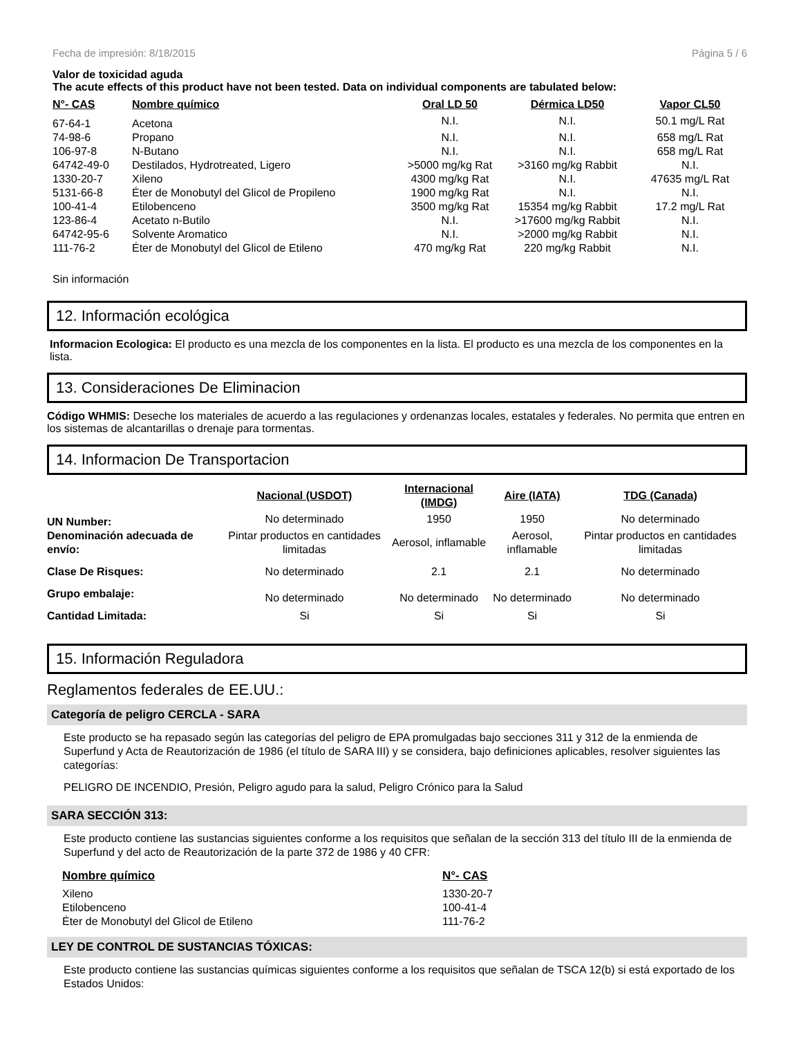Fecha de impresión: 8/18/2015 Página 5 / 6
Valor de toxicidad aguda
The acute effects of this product have not been tested. Data on individual components are tabulated below:
| N°- CAS | Nombre químico | Oral LD 50 | Dérmica LD50 | Vapor CL50 |
| --- | --- | --- | --- | --- |
| 67-64-1 | Acetona | N.I. | N.I. | 50.1 mg/L Rat |
| 74-98-6 | Propano | N.I. | N.I. | 658 mg/L Rat |
| 106-97-8 | N-Butano | N.I. | N.I. | 658 mg/L Rat |
| 64742-49-0 | Destilados, Hydrotreated, Ligero | >5000 mg/kg Rat | >3160 mg/kg Rabbit | N.I. |
| 1330-20-7 | Xileno | 4300 mg/kg Rat | N.I. | 47635 mg/L Rat |
| 5131-66-8 | Éter de Monobutyl del Glicol de Propileno | 1900 mg/kg Rat | N.I. | N.I. |
| 100-41-4 | Etilobenceno | 3500 mg/kg Rat | 15354 mg/kg Rabbit | 17.2 mg/L Rat |
| 123-86-4 | Acetato n-Butilo | N.I. | >17600 mg/kg Rabbit | N.I. |
| 64742-95-6 | Solvente Aromatico | N.I. | >2000 mg/kg Rabbit | N.I. |
| 111-76-2 | Éter de Monobutyl del Glicol de Etileno | 470 mg/kg Rat | 220 mg/kg Rabbit | N.I. |
Sin información
12. Información ecológica
Informacion Ecologica: El producto es una mezcla de los componentes en la lista. El producto es una mezcla de los componentes en la lista.
13. Consideraciones De Eliminacion
Código WHMIS: Deseche los materiales de acuerdo a las regulaciones y ordenanzas locales, estatales y federales. No permita que entren en los sistemas de alcantarillas o drenaje para tormentas.
14. Informacion De Transportacion
| | Nacional (USDOT) | Internacional (IMDG) | Aire (IATA) | TDG (Canada) |
| UN Number: | No determinado | 1950 | 1950 | No determinado |
| Denominación adecuada de envío: | Pintar productos en cantidades limitadas | Aerosol, inflamable | Aerosol, inflamable | Pintar productos en cantidades limitadas |
| Clase De Risques: | No determinado | 2.1 | 2.1 | No determinado |
| Grupo embalaje: | No determinado | No determinado | No determinado | No determinado |
| Cantidad Limitada: | Si | Si | Si | Si |
15. Información Reguladora
Reglamentos federales de EE.UU.:
Categoría de peligro CERCLA - SARA
Este producto se ha repasado según las categorías del peligro de EPA promulgadas bajo secciones 311 y 312 de la enmienda de Superfund y Acta de Reautorización de 1986 (el título de SARA III) y se considera, bajo definiciones aplicables, resolver siguientes las categorías:
PELIGRO DE INCENDIO, Presión, Peligro agudo para la salud, Peligro Crónico para la Salud
SARA SECCIÓN 313:
Este producto contiene las sustancias siguientes conforme a los requisitos que señalan de la sección 313 del título III de la enmienda de Superfund y del acto de Reautorización de la parte 372 de 1986 y 40 CFR:
| Nombre químico | N°- CAS |
| --- | --- |
| Xileno | 1330-20-7 |
| Etilobenceno | 100-41-4 |
| Éter de Monobutyl del Glicol de Etileno | 111-76-2 |
LEY DE CONTROL DE SUSTANCIAS TÓXICAS:
Este producto contiene las sustancias químicas siguientes conforme a los requisitos que señalan de TSCA 12(b) si está exportado de los Estados Unidos: